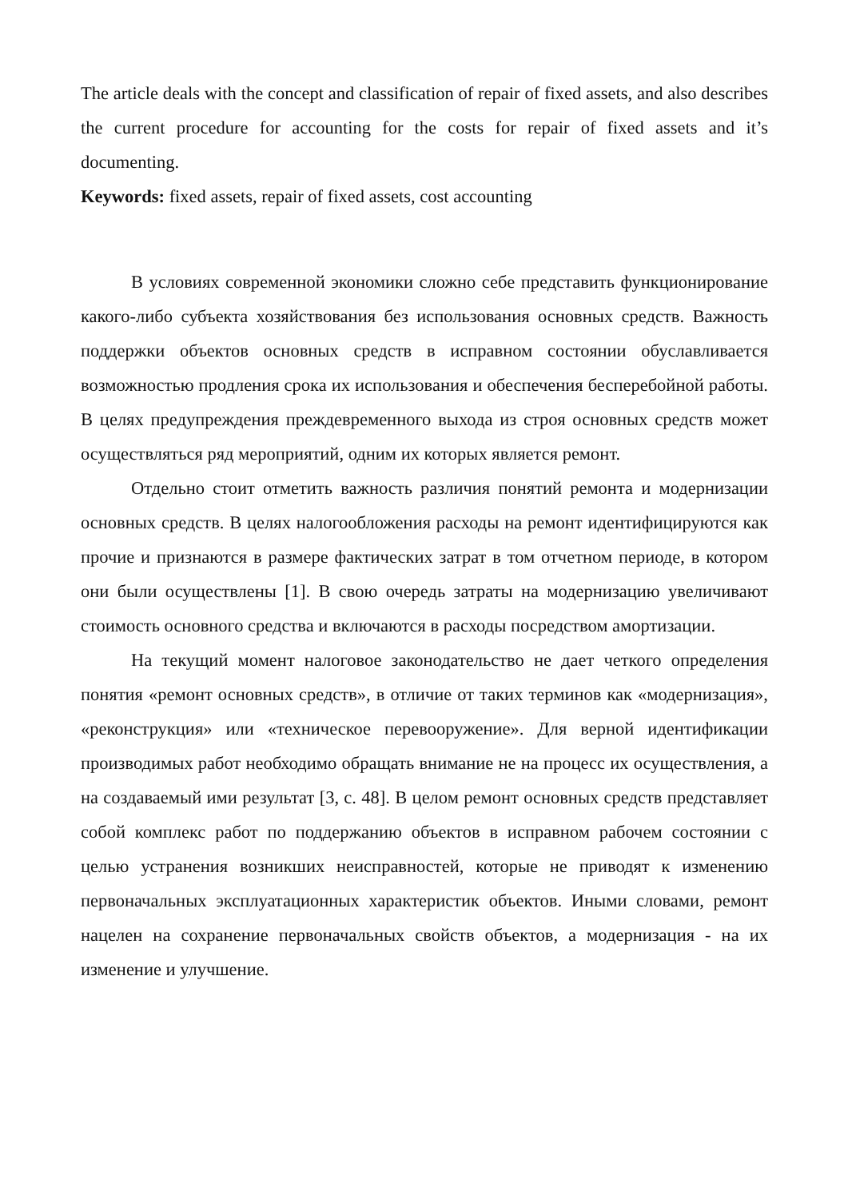The article deals with the concept and classification of repair of fixed assets, and also describes the current procedure for accounting for the costs for repair of fixed assets and it’s documenting.
Keywords: fixed assets, repair of fixed assets, cost accounting
В условиях современной экономики сложно себе представить функционирование какого-либо субъекта хозяйствования без использования основных средств. Важность поддержки объектов основных средств в исправном состоянии обуславливается возможностью продления срока их использования и обеспечения бесперебойной работы. В целях предупреждения преждевременного выхода из строя основных средств может осуществляться ряд мероприятий, одним их которых является ремонт.
Отдельно стоит отметить важность различия понятий ремонта и модернизации основных средств. В целях налогообложения расходы на ремонт идентифицируются как прочие и признаются в размере фактических затрат в том отчетном периоде, в котором они были осуществлены [1]. В свою очередь затраты на модернизацию увеличивают стоимость основного средства и включаются в расходы посредством амортизации.
На текущий момент налоговое законодательство не дает четкого определения понятия «ремонт основных средств», в отличие от таких терминов как «модернизация», «реконструкция» или «техническое перевооружение». Для верной идентификации производимых работ необходимо обращать внимание не на процесс их осуществления, а на создаваемый ими результат [3, с. 48]. В целом ремонт основных средств представляет собой комплекс работ по поддержанию объектов в исправном рабочем состоянии с целью устранения возникших неисправностей, которые не приводят к изменению первоначальных эксплуатационных характеристик объектов. Иными словами, ремонт нацелен на сохранение первоначальных свойств объектов, а модернизация - на их изменение и улучшение.